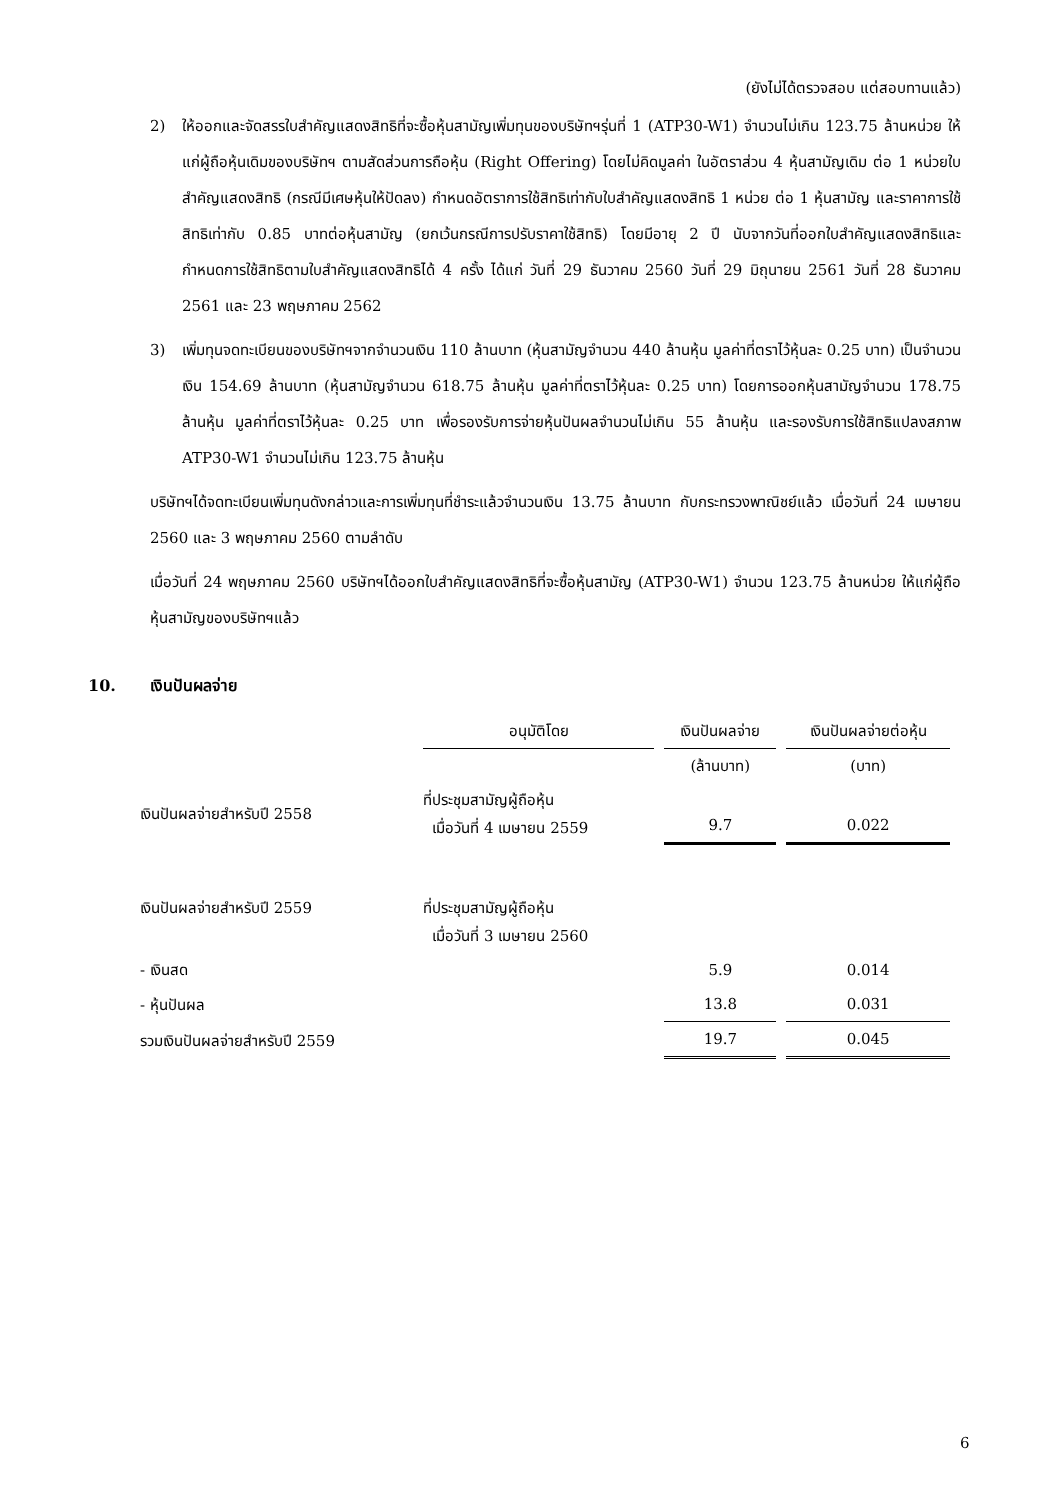(ยังไม่ได้ตรวจสอบ แต่สอบทานแล้ว)
2) ให้ออกและจัดสรรใบสำคัญแสดงสิทธิที่จะซื้อหุ้นสามัญเพิ่มทุนของบริษัทฯรุ่นที่ 1 (ATP30-W1) จำนวนไม่เกิน 123.75 ล้านหน่วย ให้แก่ผู้ถือหุ้นเดิมของบริษัทฯ ตามสัดส่วนการถือหุ้น (Right Offering) โดยไม่คิดมูลค่า ในอัตราส่วน 4 หุ้นสามัญเดิม ต่อ 1 หน่วยใบสำคัญแสดงสิทธิ (กรณีมีเศษหุ้นให้ปัดลง) กำหนดอัตราการใช้สิทธิเท่ากับใบสำคัญแสดงสิทธิ 1 หน่วย ต่อ 1 หุ้นสามัญ และราคาการใช้สิทธิเท่ากับ 0.85 บาทต่อหุ้นสามัญ (ยกเว้นกรณีการปรับราคาใช้สิทธิ) โดยมีอายุ 2 ปี นับจากวันที่ออกใบสำคัญแสดงสิทธิและกำหนดการใช้สิทธิตามใบสำคัญแสดงสิทธิได้ 4 ครั้ง ได้แก่ วันที่ 29 ธันวาคม 2560 วันที่ 29 มิถุนายน 2561 วันที่ 28 ธันวาคม 2561 และ 23 พฤษภาคม 2562
3) เพิ่มทุนจดทะเบียนของบริษัทฯจากจำนวนเงิน 110 ล้านบาท (หุ้นสามัญจำนวน 440 ล้านหุ้น มูลค่าที่ตราไว้หุ้นละ 0.25 บาท) เป็นจำนวนเงิน 154.69 ล้านบาท (หุ้นสามัญจำนวน 618.75 ล้านหุ้น มูลค่าที่ตราไว้หุ้นละ 0.25 บาท) โดยการออกหุ้นสามัญจำนวน 178.75 ล้านหุ้น มูลค่าที่ตราไว้หุ้นละ 0.25 บาท เพื่อรองรับการจ่ายหุ้นปันผลจำนวนไม่เกิน 55 ล้านหุ้น และรองรับการใช้สิทธิแปลงสภาพ ATP30-W1 จำนวนไม่เกิน 123.75 ล้านหุ้น
บริษัทฯได้จดทะเบียนเพิ่มทุนดังกล่าวและการเพิ่มทุนที่ชำระแล้วจำนวนเงิน 13.75 ล้านบาท กับกระทรวงพาณิชย์แล้ว เมื่อวันที่ 24 เมษายน 2560 และ 3 พฤษภาคม 2560 ตามลำดับ
เมื่อวันที่ 24 พฤษภาคม 2560 บริษัทฯได้ออกใบสำคัญแสดงสิทธิที่จะซื้อหุ้นสามัญ (ATP30-W1) จำนวน 123.75 ล้านหน่วย ให้แก่ผู้ถือหุ้นสามัญของบริษัทฯแล้ว
10. เงินปันผลจ่าย
| | อนุมัติโดย | เงินปันผลจ่าย | เงินปันผลจ่ายต่อหุ้น |
| --- | --- | --- | --- |
| | | (ล้านบาท) | (บาท) |
| เงินปันผลจ่ายสำหรับปี 2558 | ที่ประชุมสามัญผู้ถือหุ้น เมื่อวันที่ 4 เมษายน 2559 | 9.7 | 0.022 |
| เงินปันผลจ่ายสำหรับปี 2559 | ที่ประชุมสามัญผู้ถือหุ้น เมื่อวันที่ 3 เมษายน 2560 | | |
| - เงินสด | | 5.9 | 0.014 |
| - หุ้นปันผล | | 13.8 | 0.031 |
| รวมเงินปันผลจ่ายสำหรับปี 2559 | | 19.7 | 0.045 |
6